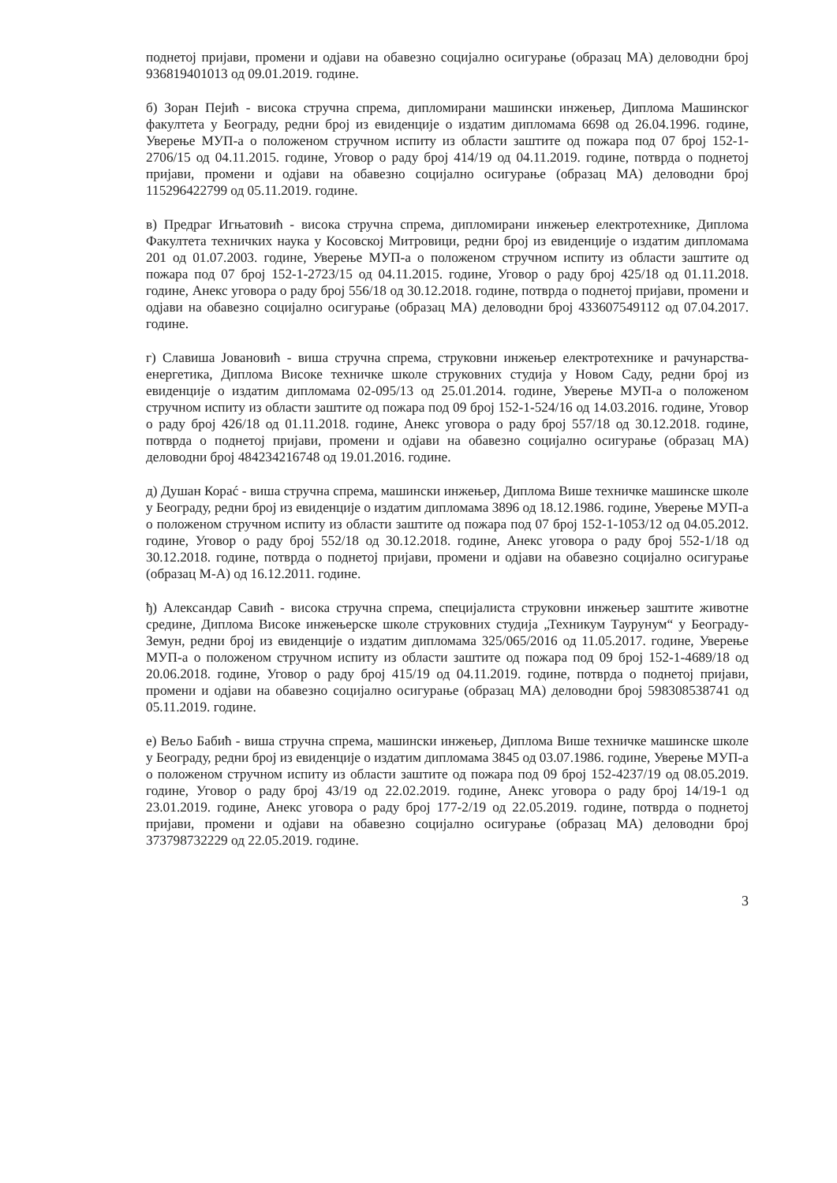поднетој пријави, промени и одјави на обавезно социјално осигурање (образац МА) деловодни број 936819401013 од 09.01.2019. године.
б) Зоран Пејић - висока стручна спрема, дипломирани машински инжењер, Диплома Машинског факултета у Београду, редни број из евиденције о издатим дипломама 6698 од 26.04.1996. године, Уверење МУП-а о положеном стручном испиту из области заштите од пожара под 07 број 152-1-2706/15 од 04.11.2015. године, Уговор о раду број 414/19 од 04.11.2019. године, потврда о поднетој пријави, промени и одјави на обавезно социјално осигурање (образац МА) деловодни број 115296422799 од 05.11.2019. године.
в) Предраг Игњатовић - висока стручна спрема, дипломирани инжењер електротехнике, Диплома Факултета техничких наука у Косовској Митровици, редни број из евиденције о издатим дипломама 201 од 01.07.2003. године, Уверење МУП-а о положеном стручном испиту из области заштите од пожара под 07 број 152-1-2723/15 од 04.11.2015. године, Уговор о раду број 425/18 од 01.11.2018. године, Анекс уговора о раду број 556/18 од 30.12.2018. године, потврда о поднетој пријави, промени и одјави на обавезно социјално осигурање (образац МА) деловодни број 433607549112 од 07.04.2017. године.
г) Славиша Јовановић - виша стручна спрема, струковни инжењер електротехнике и рачунарства-енергетика, Диплома Високе техничке школе струковних студија у Новом Саду, редни број из евиденције о издатим дипломама 02-095/13 од 25.01.2014. године, Уверење МУП-а о положеном стручном испиту из области заштите од пожара под 09 број 152-1-524/16 од 14.03.2016. године, Уговор о раду број 426/18 од 01.11.2018. године, Анекс уговора о раду број 557/18 од 30.12.2018. године, потврда о поднетој пријави, промени и одјави на обавезно социјално осигурање (образац МА) деловодни број 484234216748 од 19.01.2016. године.
д) Душан Корać - виша стручна спрема, машински инжењер, Диплома Више техничке машинске школе у Београду, редни број из евиденције о издатим дипломама 3896 од 18.12.1986. године, Уверење МУП-а о положеном стручном испиту из области заштите од пожара под 07 број 152-1-1053/12 од 04.05.2012. године, Уговор о раду број 552/18 од 30.12.2018. године, Анекс уговора о раду број 552-1/18 од 30.12.2018. године, потврда о поднетој пријави, промени и одјави на обавезно социјално осигурање (образац М-А) од 16.12.2011. године.
ђ) Александар Савић - висока стручна спрема, специјалиста струковни инжењер заштите животне средине, Диплома Високе инжењерске школе струковних студија „Техникум Таурунум“ у Београду-Земун, редни број из евиденције о издатим дипломама 325/065/2016 од 11.05.2017. године, Уверење МУП-а о положеном стручном испиту из области заштите од пожара под 09 број 152-1-4689/18 од 20.06.2018. године, Уговор о раду број 415/19 од 04.11.2019. године, потврда о поднетој пријави, промени и одјави на обавезно социјално осигурање (образац МА) деловодни број 598308538741 од 05.11.2019. године.
е) Вељо Бабић - виша стручна спрема, машински инжењер, Диплома Више техничке машинске школе у Београду, редни број из евиденције о издатим дипломама 3845 од 03.07.1986. године, Уверење МУП-а о положеном стручном испиту из области заштите од пожара под 09 број 152-4237/19 од 08.05.2019. године, Уговор о раду број 43/19 од 22.02.2019. године, Анекс уговора о раду број 14/19-1 од 23.01.2019. године, Анекс уговора о раду број 177-2/19 од 22.05.2019. године, потврда о поднетој пријави, промени и одјави на обавезно социјално осигурање (образац МА) деловодни број 373798732229 од 22.05.2019. године.
3